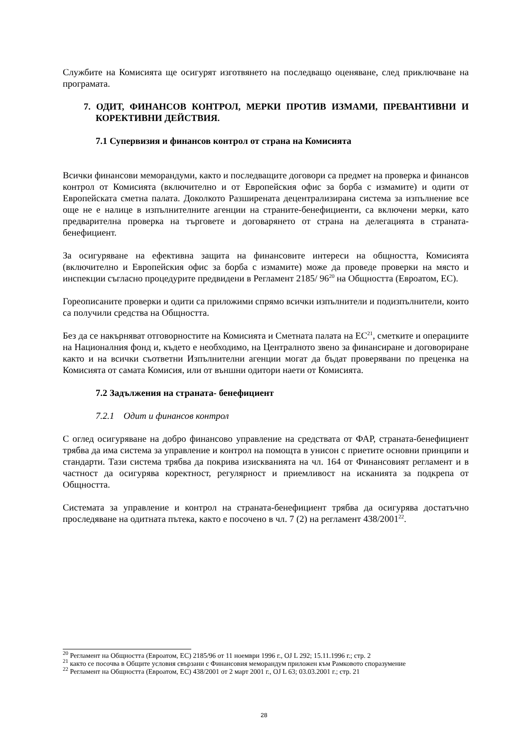Службите на Комисията ще осигурят изготвянето на последващо оценяване, след приключване на програмата.
7. ОДИТ, ФИНАНСОВ КОНТРОЛ, МЕРКИ ПРОТИВ ИЗМАМИ, ПРЕВАНТИВНИ И КОРЕКТИВНИ ДЕЙСТВИЯ.
7.1 Супервизия и финансов контрол от страна на Комисията
Всички финансови меморандуми, както и последващите договори са предмет на проверка и финансов контрол от Комисията (включително и от Европейския офис за борба с измамите) и одити от Европейската сметна палата. Доколкото Разширената децентрализирана система за изпълнение все още не е налице в изпълнителните агенции на страните-бенефициенти, са включени мерки, като предварителна проверка на търговете и договарянето от страна на делегацията в страната-бенефициент.
За осигуряване на ефективна защита на финансовите интереси на общността, Комисията (включително и Европейския офис за борба с измамите) може да проведе проверки на място и инспекции съгласно процедурите предвидени в Регламент 2185/ 96<sup>20</sup> на Общността (Евроатом, ЕС).
Гореописаните проверки и одити са приложими спрямо всички изпълнители и подизпълнители, които са получили средства на Общността.
Без да се накърняват отговорностите на Комисията и Сметната палата на ЕС<sup>21</sup>, сметките и операциите на Националния фонд и, където е необходимо, на Централното звено за финансиране и договориране както и на всички съответни Изпълнителни агенции могат да бъдат проверявани по преценка на Комисията от самата Комисия, или от външни одитори наети от Комисията.
7.2 Задължения на страната- бенефициент
7.2.1 Одит и финансов контрол
С оглед осигуряване на добро финансово управление на средствата от ФАР, страната-бенефициент трябва да има система за управление и контрол на помощта в унисон с приетите основни принципи и стандарти. Тази система трябва да покрива изискванията на чл. 164 от Финансовият регламент и в частност да осигурява коректност, регулярност и приемливост на исканията за подкрепа от Общността.
Системата за управление и контрол на страната-бенефициент трябва да осигурява достатъчно проследяване на одитната пътека, както е посочено в чл. 7 (2) на регламент 438/2001<sup>22</sup>.
<sup>20</sup> Регламент на Общността (Евроатом, ЕС) 2185/96 от 11 ноември 1996 г., OJ L 292; 15.11.1996 г.; стр. 2
<sup>21</sup> както се посочва в Общите условия свързани с Финансовия меморандум приложен към Рамковото споразумение
<sup>22</sup> Регламент на Общността (Евроатом, ЕС) 438/2001 от 2 март 2001 г., OJ L 63; 03.03.2001 г.; стр. 21
28